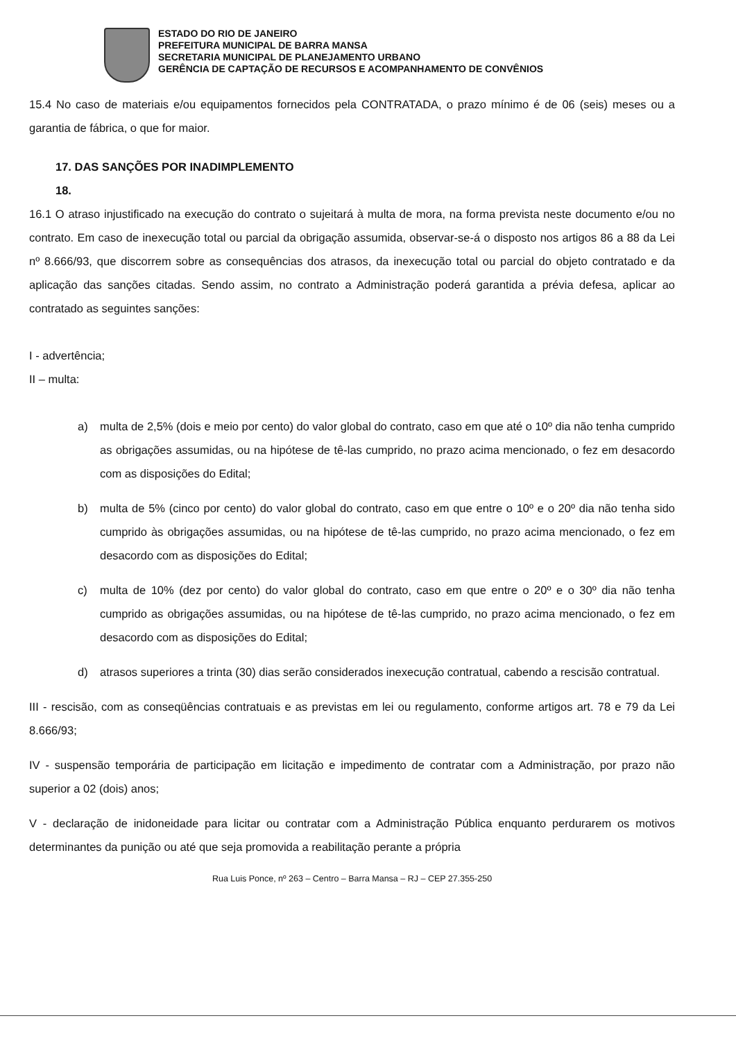ESTADO DO RIO DE JANEIRO
PREFEITURA MUNICIPAL DE BARRA MANSA
SECRETARIA MUNICIPAL DE PLANEJAMENTO URBANO
GERÊNCIA DE CAPTAÇÃO DE RECURSOS E ACOMPANHAMENTO DE CONVÊNIOS
15.4 No caso de materiais e/ou equipamentos fornecidos pela CONTRATADA, o prazo mínimo é de 06 (seis) meses ou a garantia de fábrica, o que for maior.
17. DAS SANÇÕES POR INADIMPLEMENTO
18.
16.1 O atraso injustificado na execução do contrato o sujeitará à multa de mora, na forma prevista neste documento e/ou no contrato. Em caso de inexecução total ou parcial da obrigação assumida, observar-se-á o disposto nos artigos 86 a 88 da Lei nº 8.666/93, que discorrem sobre as consequências dos atrasos, da inexecução total ou parcial do objeto contratado e da aplicação das sanções citadas. Sendo assim, no contrato a Administração poderá garantida a prévia defesa, aplicar ao contratado as seguintes sanções:
I - advertência;
II – multa:
a) multa de 2,5% (dois e meio por cento) do valor global do contrato, caso em que até o 10º dia não tenha cumprido as obrigações assumidas, ou na hipótese de tê-las cumprido, no prazo acima mencionado, o fez em desacordo com as disposições do Edital;
b) multa de 5% (cinco por cento) do valor global do contrato, caso em que entre o 10º e o 20º dia não tenha sido cumprido às obrigações assumidas, ou na hipótese de tê-las cumprido, no prazo acima mencionado, o fez em desacordo com as disposições do Edital;
c) multa de 10% (dez por cento) do valor global do contrato, caso em que entre o 20º e o 30º dia não tenha cumprido as obrigações assumidas, ou na hipótese de tê-las cumprido, no prazo acima mencionado, o fez em desacordo com as disposições do Edital;
d) atrasos superiores a trinta (30) dias serão considerados inexecução contratual, cabendo a rescisão contratual.
III - rescisão, com as conseqüências contratuais e as previstas em lei ou regulamento, conforme artigos art. 78 e 79 da Lei 8.666/93;
IV - suspensão temporária de participação em licitação e impedimento de contratar com a Administração, por prazo não superior a 02 (dois) anos;
V - declaração de inidoneidade para licitar ou contratar com a Administração Pública enquanto perdurarem os motivos determinantes da punição ou até que seja promovida a reabilitação perante a própria
Rua Luis Ponce, nº 263 – Centro – Barra Mansa – RJ – CEP 27.355-250